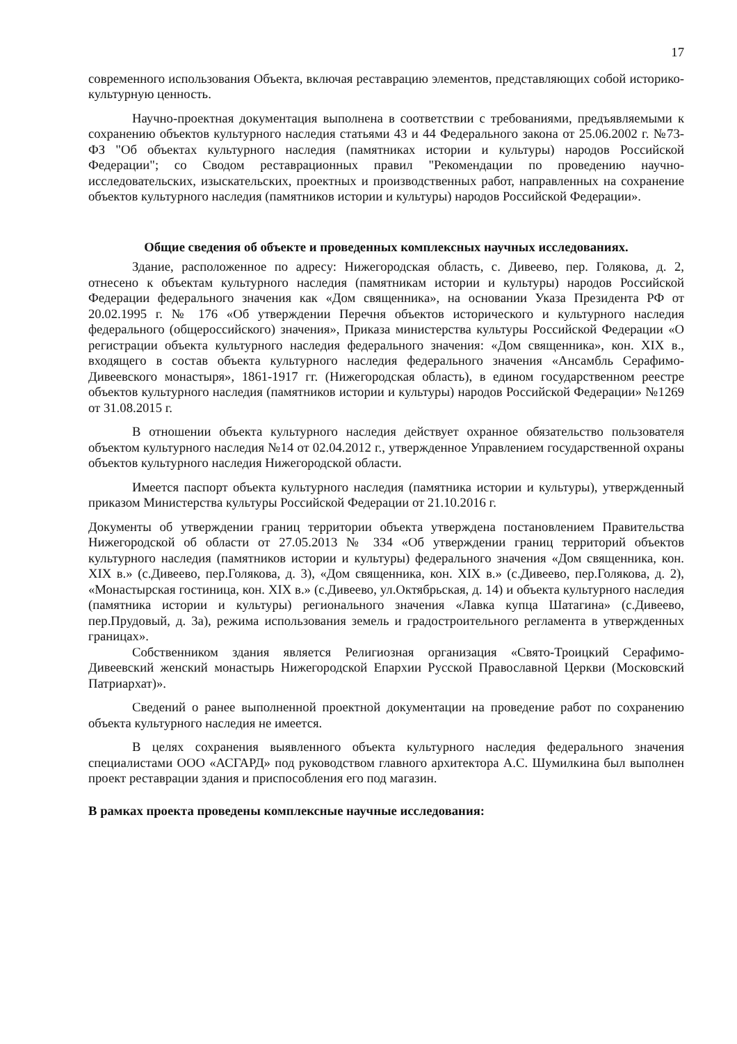17
современного использования Объекта, включая реставрацию элементов, представляющих собой историко-культурную ценность.
Научно-проектная документация выполнена в соответствии с требованиями, предъявляемыми к сохранению объектов культурного наследия статьями 43 и 44 Федерального закона от 25.06.2002 г. №73-ФЗ "Об объектах культурного наследия (памятниках истории и культуры) народов Российской Федерации"; со Сводом реставрационных правил "Рекомендации по проведению научно-исследовательских, изыскательских, проектных и производственных работ, направленных на сохранение объектов культурного наследия (памятников истории и культуры) народов Российской Федерации».
Общие сведения об объекте и проведенных комплексных научных исследованиях.
Здание, расположенное по адресу: Нижегородская область, с. Дивеево, пер. Голякова, д. 2, отнесено к объектам культурного наследия (памятникам истории и культуры) народов Российской Федерации федерального значения как «Дом священника», на основании Указа Президента РФ от 20.02.1995 г. № 176 «Об утверждении Перечня объектов исторического и культурного наследия федерального (общероссийского) значения», Приказа министерства культуры Российской Федерации «О регистрации объекта культурного наследия федерального значения: «Дом священника», кон. XIX в., входящего в состав объекта культурного наследия федерального значения «Ансамбль Серафимо-Дивеевского монастыря», 1861-1917 гг. (Нижегородская область), в едином государственном реестре объектов культурного наследия (памятников истории и культуры) народов Российской Федерации» №1269 от 31.08.2015 г.
В отношении объекта культурного наследия действует охранное обязательство пользователя объектом культурного наследия №14 от 02.04.2012 г., утвержденное Управлением государственной охраны объектов культурного наследия Нижегородской области.
Имеется паспорт объекта культурного наследия (памятника истории и культуры), утвержденный приказом Министерства культуры Российской Федерации от 21.10.2016 г.
Документы об утверждении границ территории объекта утверждена постановлением Правительства Нижегородской об области от 27.05.2013 № 334 «Об утверждении границ территорий объектов культурного наследия (памятников истории и культуры) федерального значения «Дом священника, кон. XIX в.» (с.Дивеево, пер.Голякова, д. 3), «Дом священника, кон. XIX в.» (с.Дивеево, пер.Голякова, д. 2), «Монастырская гостиница, кон. XIX в.» (с.Дивеево, ул.Октябрьская, д. 14) и объекта культурного наследия (памятника истории и культуры) регионального значения «Лавка купца Шатагина» (с.Дивеево, пер.Прудовый, д. 3а), режима использования земель и градостроительного регламента в утвержденных границах».
Собственником здания является Религиозная организация «Свято-Троицкий Серафимо-Дивеевский женский монастырь Нижегородской Епархии Русской Православной Церкви (Московский Патриархат)».
Сведений о ранее выполненной проектной документации на проведение работ по сохранению объекта культурного наследия не имеется.
В целях сохранения выявленного объекта культурного наследия федерального значения специалистами ООО «АСГАРД» под руководством главного архитектора А.С. Шумилкина был выполнен проект реставрации здания и приспособления его под магазин.
В рамках проекта проведены комплексные научные исследования: